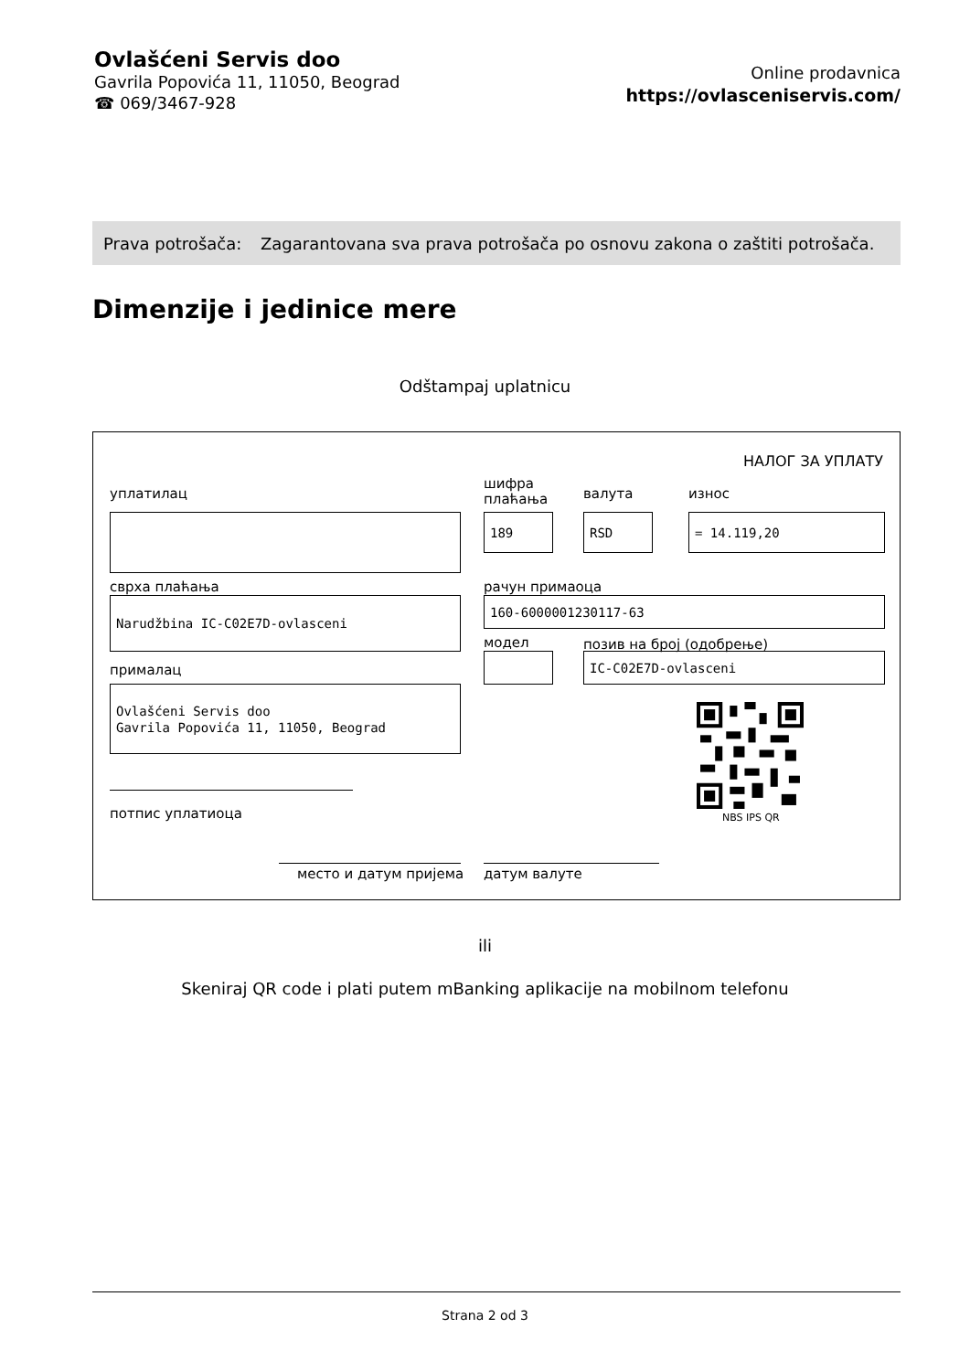Ovlašćeni Servis doo
Gavrila Popovića 11, 11050, Beograd
☎ 069/3467-928
Online prodavnica
https://ovlasceniservis.com/
Prava potrošača: Zagarantovana sva prava potrošača po osnovu zakona o zaštiti potrošača.
Dimenzije i jedinice mere
Odštampaj uplatnicu
НАЛОГ ЗА УПЛАТУ
уплатилац
шифра
плаћања
валута износ
189 RSD = 14.119,20
сврха плаћања рачун примаоца
Narudžbina IC-C02E7D-ovlasceni 160-6000001230117-63
модел позив на број (одобрење)
IC-C02E7D-ovlasceni
прималац
Ovlašćeni Servis doo
Gavrila Popovića 11, 11050, Beograd
NBS IPS QR
потпис уплатиоца
место и датум пријема датум валуте
ili
Skeniraj QR code i plati putem mBanking aplikacije na mobilnom telefonu
Strana 2 od 3